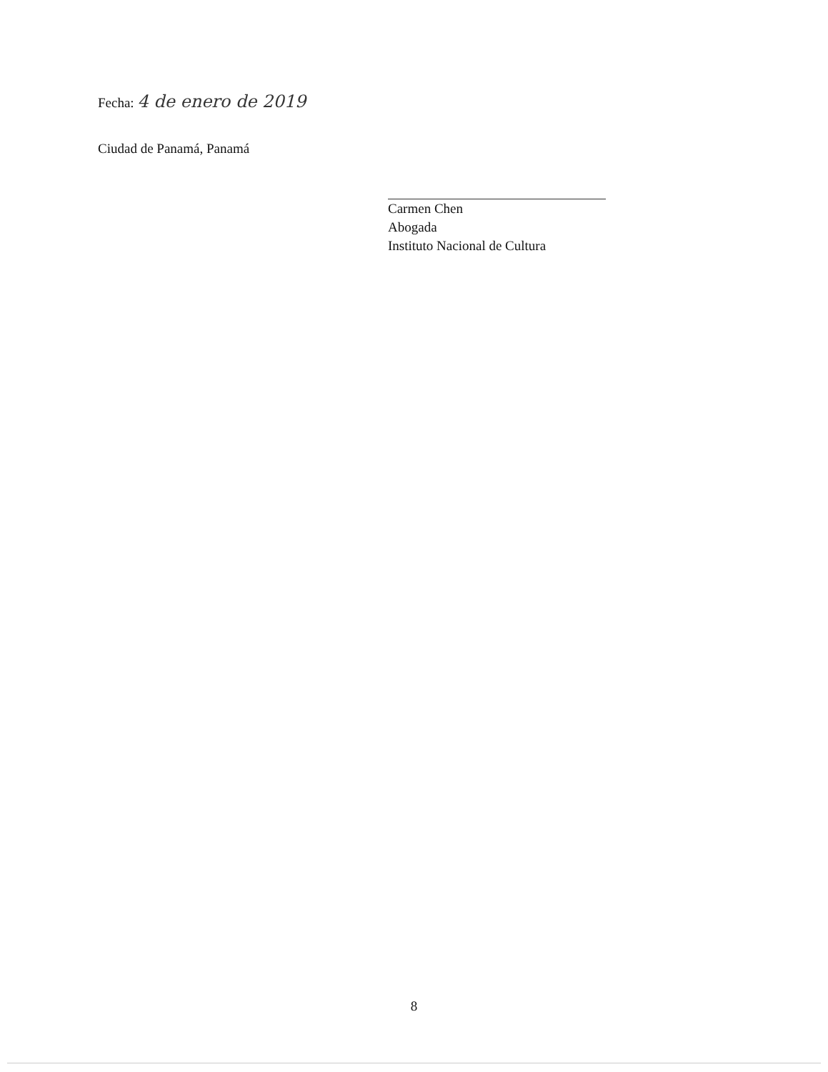Fecha: 4 de enero de 2019
Ciudad de Panamá, Panamá
Carmen Chen
Abogada
Instituto Nacional de Cultura
8